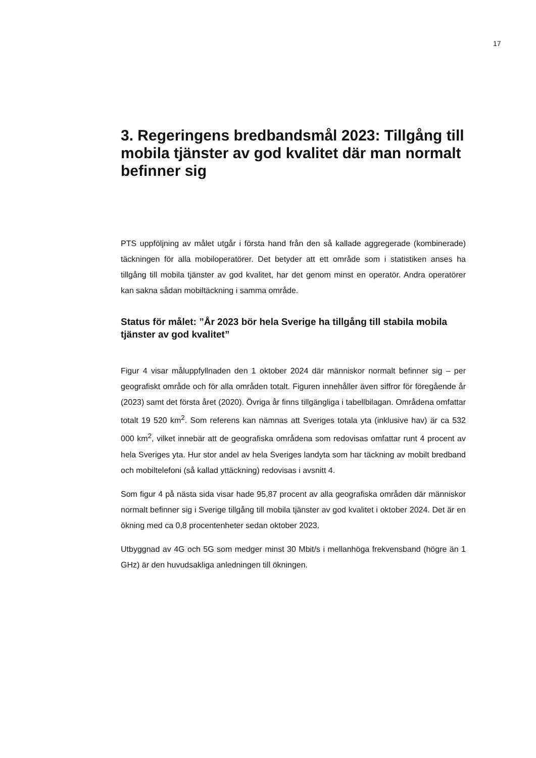17
3. Regeringens bredbandsmål 2023: Tillgång till mobila tjänster av god kvalitet där man normalt befinner sig
PTS uppföljning av målet utgår i första hand från den så kallade aggregerade (kombinerade) täckningen för alla mobiloperatörer. Det betyder att ett område som i statistiken anses ha tillgång till mobila tjänster av god kvalitet, har det genom minst en operatör. Andra operatörer kan sakna sådan mobiltäckning i samma område.
Status för målet: ”År 2023 bör hela Sverige ha tillgång till stabila mobila tjänster av god kvalitet”
Figur 4 visar måluppfyllnaden den 1 oktober 2024 där människor normalt befinner sig – per geografiskt område och för alla områden totalt. Figuren innehåller även siffror för föregående år (2023) samt det första året (2020). Övriga år finns tillgängliga i tabellbilagan. Områdena omfattar totalt 19 520 km<sup>2</sup>. Som referens kan nämnas att Sveriges totala yta (inklusive hav) är ca 532 000 km<sup>2</sup>, vilket innebär att de geografiska områdena som redovisas omfattar runt 4 procent av hela Sveriges yta. Hur stor andel av hela Sveriges landyta som har täckning av mobilt bredband och mobiltelefoni (så kallad yttäckning) redovisas i avsnitt 4.
Som figur 4 på nästa sida visar hade 95,87 procent av alla geografiska områden där människor normalt befinner sig i Sverige tillgång till mobila tjänster av god kvalitet i oktober 2024. Det är en ökning med ca 0,8 procentenheter sedan oktober 2023.
Utbyggnad av 4G och 5G som medger minst 30 Mbit/s i mellanhöga frekvensband (högre än 1 GHz) är den huvudsakliga anledningen till ökningen.